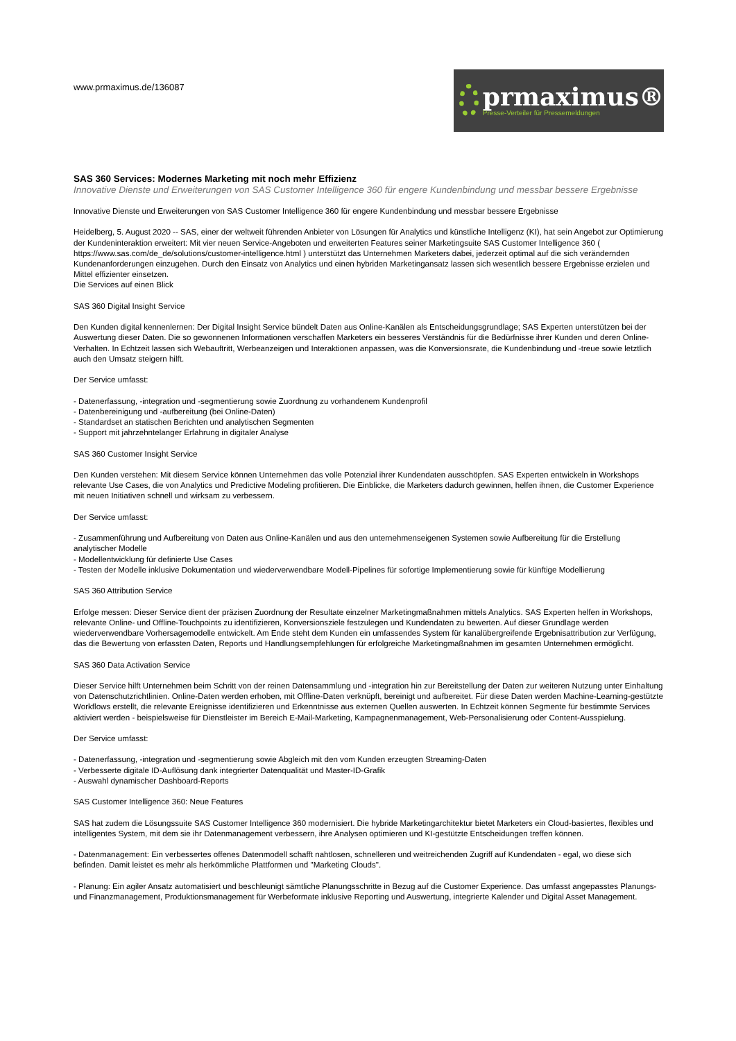www.prmaximus.de/136087
prmaximus®
Presse-Verteiler für Pressemeldungen
SAS 360 Services: Modernes Marketing mit noch mehr Effizienz
Innovative Dienste und Erweiterungen von SAS Customer Intelligence 360 für engere Kundenbindung und messbar bessere Ergebnisse
Innovative Dienste und Erweiterungen von SAS Customer Intelligence 360 für engere Kundenbindung und messbar bessere Ergebnisse
Heidelberg, 5. August 2020 -- SAS, einer der weltweit führenden Anbieter von Lösungen für Analytics und künstliche Intelligenz (KI), hat sein Angebot zur Optimierung der Kundeninteraktion erweitert: Mit vier neuen Service-Angeboten und erweiterten Features seiner Marketingsuite SAS Customer Intelligence 360 ( https://www.sas.com/de_de/solutions/customer-intelligence.html ) unterstützt das Unternehmen Marketers dabei, jederzeit optimal auf die sich verändernden Kundenanforderungen einzugehen. Durch den Einsatz von Analytics und einen hybriden Marketingansatz lassen sich wesentlich bessere Ergebnisse erzielen und Mittel effizienter einsetzen.
Die Services auf einen Blick
SAS 360 Digital Insight Service
Den Kunden digital kennenlernen: Der Digital Insight Service bündelt Daten aus Online-Kanälen als Entscheidungsgrundlage; SAS Experten unterstützen bei der Auswertung dieser Daten. Die so gewonnenen Informationen verschaffen Marketers ein besseres Verständnis für die Bedürfnisse ihrer Kunden und deren Online-Verhalten. In Echtzeit lassen sich Webauftritt, Werbeanzeigen und Interaktionen anpassen, was die Konversionsrate, die Kundenbindung und -treue sowie letztlich auch den Umsatz steigern hilft.
Der Service umfasst:
- Datenerfassung, -integration und -segmentierung sowie Zuordnung zu vorhandenem Kundenprofil
- Datenbereinigung und -aufbereitung (bei Online-Daten)
- Standardset an statischen Berichten und analytischen Segmenten
- Support mit jahrzehntelanger Erfahrung in digitaler Analyse
SAS 360 Customer Insight Service
Den Kunden verstehen: Mit diesem Service können Unternehmen das volle Potenzial ihrer Kundendaten ausschöpfen. SAS Experten entwickeln in Workshops relevante Use Cases, die von Analytics und Predictive Modeling profitieren. Die Einblicke, die Marketers dadurch gewinnen, helfen ihnen, die Customer Experience mit neuen Initiativen schnell und wirksam zu verbessern.
Der Service umfasst:
- Zusammenführung und Aufbereitung von Daten aus Online-Kanälen und aus den unternehmenseigenen Systemen sowie Aufbereitung für die Erstellung analytischer Modelle
- Modellentwicklung für definierte Use Cases
- Testen der Modelle inklusive Dokumentation und wiederverwendbare Modell-Pipelines für sofortige Implementierung sowie für künftige Modellierung
SAS 360 Attribution Service
Erfolge messen: Dieser Service dient der präzisen Zuordnung der Resultate einzelner Marketingmaßnahmen mittels Analytics. SAS Experten helfen in Workshops, relevante Online- und Offline-Touchpoints zu identifizieren, Konversionsziele festzulegen und Kundendaten zu bewerten. Auf dieser Grundlage werden wiederverwendbare Vorhersagemodelle entwickelt. Am Ende steht dem Kunden ein umfassendes System für kanalübergreifende Ergebnisattribution zur Verfügung, das die Bewertung von erfassten Daten, Reports und Handlungsempfehlungen für erfolgreiche Marketingmaßnahmen im gesamten Unternehmen ermöglicht.
SAS 360 Data Activation Service
Dieser Service hilft Unternehmen beim Schritt von der reinen Datensammlung und -integration hin zur Bereitstellung der Daten zur weiteren Nutzung unter Einhaltung von Datenschutzrichtlinien. Online-Daten werden erhoben, mit Offline-Daten verknüpft, bereinigt und aufbereitet. Für diese Daten werden Machine-Learning-gestützte Workflows erstellt, die relevante Ereignisse identifizieren und Erkenntnisse aus externen Quellen auswerten. In Echtzeit können Segmente für bestimmte Services aktiviert werden - beispielsweise für Dienstleister im Bereich E-Mail-Marketing, Kampagnenmanagement, Web-Personalisierung oder Content-Ausspielung.
Der Service umfasst:
- Datenerfassung, -integration und -segmentierung sowie Abgleich mit den vom Kunden erzeugten Streaming-Daten
- Verbesserte digitale ID-Auflösung dank integrierter Datenqualität und Master-ID-Grafik
- Auswahl dynamischer Dashboard-Reports
SAS Customer Intelligence 360: Neue Features
SAS hat zudem die Lösungssuite SAS Customer Intelligence 360 modernisiert. Die hybride Marketingarchitektur bietet Marketers ein Cloud-basiertes, flexibles und intelligentes System, mit dem sie ihr Datenmanagement verbessern, ihre Analysen optimieren und KI-gestützte Entscheidungen treffen können.
- Datenmanagement: Ein verbessertes offenes Datenmodell schafft nahtlosen, schnelleren und weitreichenden Zugriff auf Kundendaten - egal, wo diese sich befinden. Damit leistet es mehr als herkömmliche Plattformen und "Marketing Clouds".
- Planung: Ein agiler Ansatz automatisiert und beschleunigt sämtliche Planungsschritte in Bezug auf die Customer Experience. Das umfasst angepasstes Planungs- und Finanzmanagement, Produktionsmanagement für Werbeformate inklusive Reporting und Auswertung, integrierte Kalender und Digital Asset Management.